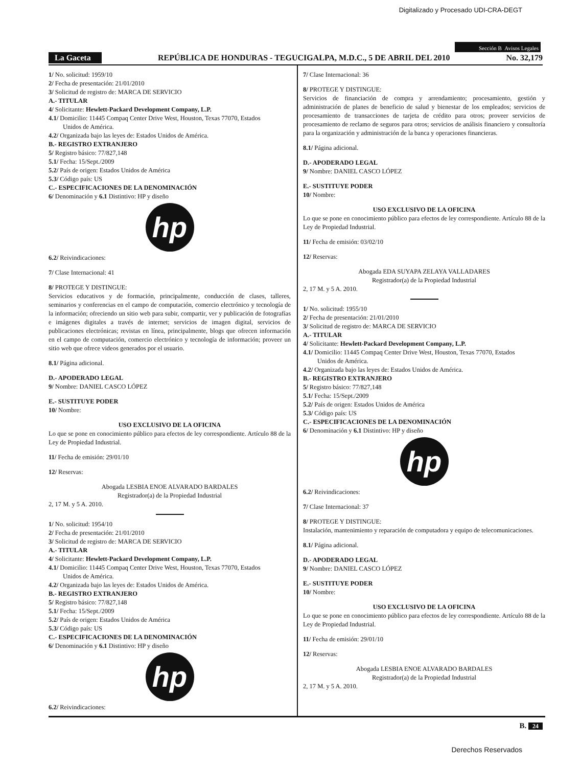Digitalizado y Procesado UDI-CRA-DEGT
Sección B Avisos Legales
La Gaceta REPÚBLICA DE HONDURAS - TEGUCIGALPA, M.D.C., 5 DE ABRIL DEL 2010 No. 32,179
1/ No. solicitud: 1959/10
2/ Fecha de presentación: 21/01/2010
3/ Solicitud de registro de: MARCA DE SERVICIO
A.- TITULAR
4/ Solicitante: Hewlett-Packard Development Company, L.P.
4.1/ Domicilio: 11445 Compaq Center Drive West, Houston, Texas 77070, Estados
Unidos de América.
4.2/ Organizada bajo las leyes de: Estados Unidos de América.
B.- REGISTRO EXTRANJERO
5/ Registro básico: 77/827,148
5.1/ Fecha: 15/Sept./2009
5.2/ País de origen: Estados Unidos de América
5.3/ Código país: US
C.- ESPECIFICACIONES DE LA DENOMINACIÓN
6/ Denominación y 6.1 Distintivo: HP y diseño
hp
6.2/ Reivindicaciones:
7/ Clase Internacional: 41
8/ PROTEGE Y DISTINGUE:
Servicios educativos y de formación, principalmente, conducción de clases, talleres, seminarios y conferencias en el campo de computación, comercio electrónico y tecnología de la información; ofreciendo un sitio web para subir, compartir, ver y publicación de fotografías e imágenes digitales a través de internet; servicios de imagen digital, servicios de publicaciones electrónicas; revistas en línea, principalmente, blogs que ofrecen información en el campo de computación, comercio electrónico y tecnología de información; proveer un sitio web que ofrece videos generados por el usuario.
8.1/ Página adicional.
D.- APODERADO LEGAL
9/ Nombre: DANIEL CASCO LÓPEZ
E.- SUSTITUYE PODER
10/ Nombre:
USO EXCLUSIVO DE LA OFICINA
Lo que se pone en conocimiento público para efectos de ley correspondiente. Artículo 88 de la Ley de Propiedad Industrial.
11/ Fecha de emisión: 29/01/10
12/ Reservas:
Abogada LESBIA ENOE ALVARADO BARDALES
Registrador(a) de la Propiedad Industrial
2, 17 M. y 5 A. 2010.
1/ No. solicitud: 1954/10
2/ Fecha de presentación: 21/01/2010
3/ Solicitud de registro de: MARCA DE SERVICIO
A.- TITULAR
4/ Solicitante: Hewlett-Packard Development Company, L.P.
4.1/ Domicilio: 11445 Compaq Center Drive West, Houston, Texas 77070, Estados
Unidos de América.
4.2/ Organizada bajo las leyes de: Estados Unidos de América.
B.- REGISTRO EXTRANJERO
5/ Registro básico: 77/827,148
5.1/ Fecha: 15/Sept./2009
5.2/ País de origen: Estados Unidos de América
5.3/ Código país: US
C.- ESPECIFICACIONES DE LA DENOMINACIÓN
6/ Denominación y 6.1 Distintivo: HP y diseño
hp
6.2/ Reivindicaciones:
7/ Clase Internacional: 36
8/ PROTEGE Y DISTINGUE:
Servicios de financiación de compra y arrendamiento; procesamiento, gestión y administración de planes de beneficio de salud y bienestar de los empleados; servicios de procesamiento de transacciones de tarjeta de crédito para otros; proveer servicios de procesamiento de reclamo de seguros para otros; servicios de análisis financiero y consultoría para la organización y administración de la banca y operaciones financieras.
8.1/ Página adicional.
D.- APODERADO LEGAL
9/ Nombre: DANIEL CASCO LÓPEZ
E.- SUSTITUYE PODER
10/ Nombre:
USO EXCLUSIVO DE LA OFICINA
Lo que se pone en conocimiento público para efectos de ley correspondiente. Artículo 88 de la Ley de Propiedad Industrial.
11/ Fecha de emisión: 03/02/10
12/ Reservas:
Abogada EDA SUYAPA ZELAYA VALLADARES
Registrador(a) de la Propiedad Industrial
2, 17 M. y 5 A. 2010.
1/ No. solicitud: 1955/10
2/ Fecha de presentación: 21/01/2010
3/ Solicitud de registro de: MARCA DE SERVICIO
A.- TITULAR
4/ Solicitante: Hewlett-Packard Development Company, L.P.
4.1/ Domicilio: 11445 Compaq Center Drive West, Houston, Texas 77070, Estados
Unidos de América.
4.2/ Organizada bajo las leyes de: Estados Unidos de América.
B.- REGISTRO EXTRANJERO
5/ Registro básico: 77/827,148
5.1/ Fecha: 15/Sept./2009
5.2/ País de origen: Estados Unidos de América
5.3/ Código país: US
C.- ESPECIFICACIONES DE LA DENOMINACIÓN
6/ Denominación y 6.1 Distintivo: HP y diseño
hp
6.2/ Reivindicaciones:
7/ Clase Internacional: 37
8/ PROTEGE Y DISTINGUE:
Instalación, mantenimiento y reparación de computadora y equipo de telecomunicaciones.
8.1/ Página adicional.
D.- APODERADO LEGAL
9/ Nombre: DANIEL CASCO LÓPEZ
E.- SUSTITUYE PODER
10/ Nombre:
USO EXCLUSIVO DE LA OFICINA
Lo que se pone en conocimiento público para efectos de ley correspondiente. Artículo 88 de la Ley de Propiedad Industrial.
11/ Fecha de emisión: 29/01/10
12/ Reservas:
Abogada LESBIA ENOE ALVARADO BARDALES
Registrador(a) de la Propiedad Industrial
2, 17 M. y 5 A. 2010.
B. 24
Derechos Reservados